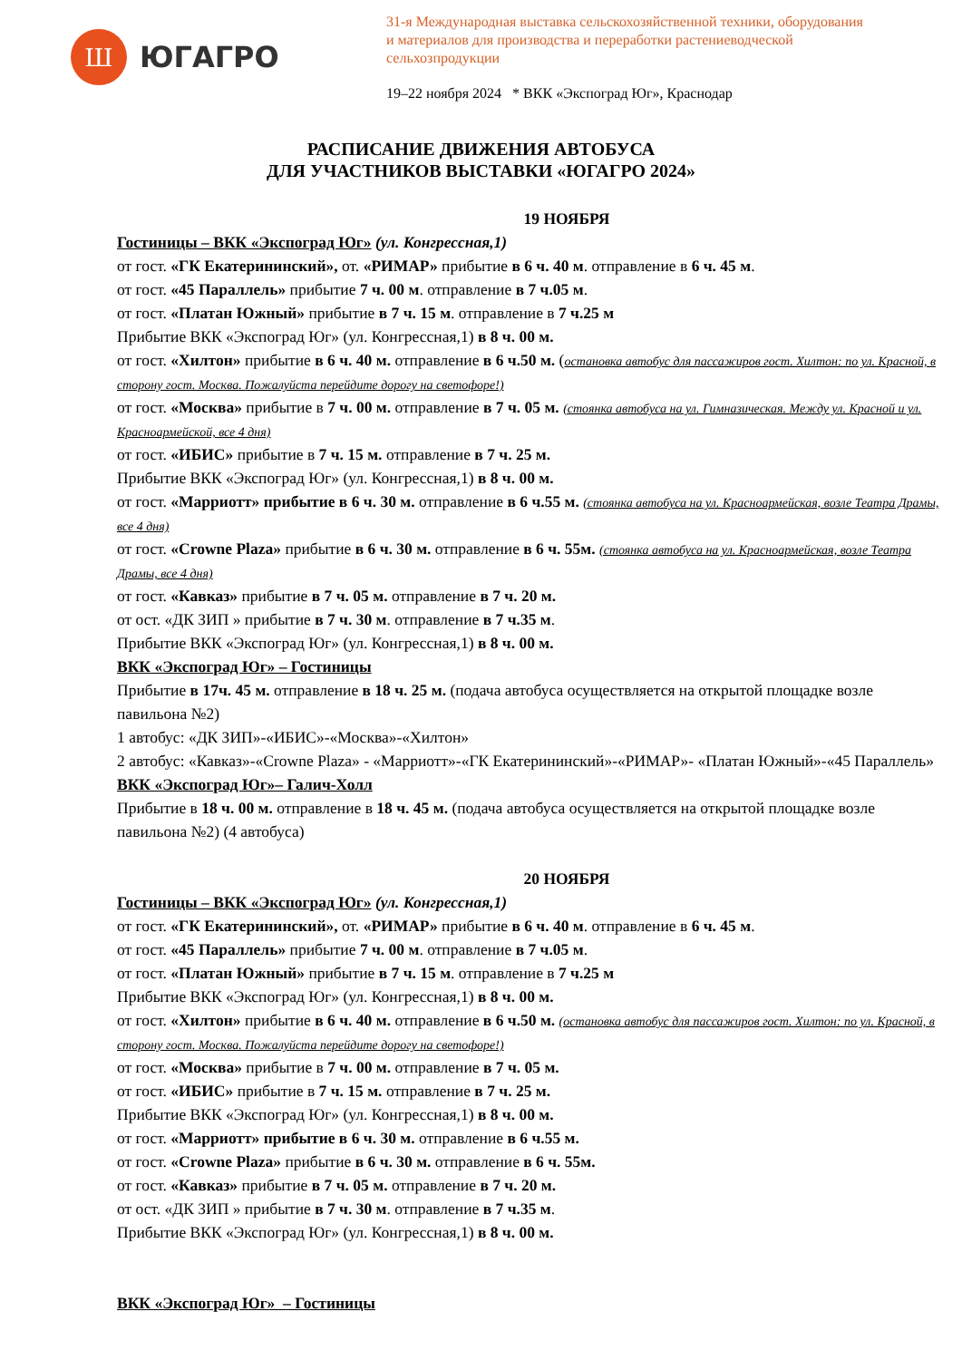Ш
ЮГАГРО
31-я Международная выставка сельскохозяйственной техники, оборудования
и материалов для производства и переработки растениеводческой
сельхозпродукции
19–22 ноября 2024 * ВКК «Экспоград Юг», Краснодар
РАСПИСАНИЕ ДВИЖЕНИЯ АВТОБУСА
ДЛЯ УЧАСТНИКОВ ВЫСТАВКИ «ЮГАГРО 2024»
19 НОЯБРЯ
Гостиницы – ВКК «Экспоград Юг» (ул. Конгрессная,1)
от гост. «ГК Екатерининский», от. «РИМАР» прибытие в 6 ч. 40 м. отправление в 6 ч. 45 м.
от гост. «45 Параллель» прибытие 7 ч. 00 м. отправление в 7 ч.05 м.
от гост. «Платан Южный» прибытие в 7 ч. 15 м. отправление в 7 ч.25 м
Прибытие ВКК «Экспоград Юг» (ул. Конгрессная,1) в 8 ч. 00 м.
от гост. «Хилтон» прибытие в 6 ч. 40 м. отправление в 6 ч.50 м. (остановка автобус для пассажиров гост. Хилтон: по ул. Красной, в сторону гост. Москва. Пожалуйста перейдите дорогу на светофоре!)
от гост. «Москва» прибытие в 7 ч. 00 м. отправление в 7 ч. 05 м. (стоянка автобуса на ул. Гимназическая. Между ул. Красной и ул. Красноармейской, все 4 дня)
от гост. «ИБИС» прибытие в 7 ч. 15 м. отправление в 7 ч. 25 м.
Прибытие ВКК «Экспоград Юг» (ул. Конгрессная,1) в 8 ч. 00 м.
от гост. «Марриотт» прибытие в 6 ч. 30 м. отправление в 6 ч.55 м. (стоянка автобуса на ул. Красноармейская, возле Театра Драмы, все 4 дня)
от гост. «Crowne Plaza» прибытие в 6 ч. 30 м. отправление в 6 ч. 55м. (стоянка автобуса на ул. Красноармейская, возле Театра Драмы, все 4 дня)
от гост. «Кавказ» прибытие в 7 ч. 05 м. отправление в 7 ч. 20 м.
от ост. «ДК ЗИП » прибытие в 7 ч. 30 м. отправление в 7 ч.35 м.
Прибытие ВКК «Экспоград Юг» (ул. Конгрессная,1) в 8 ч. 00 м.
ВКК «Экспоград Юг» – Гостиницы
Прибытие в 17ч. 45 м. отправление в 18 ч. 25 м. (подача автобуса осуществляется на открытой площадке возле павильона №2)
1 автобус: «ДК ЗИП»-«ИБИС»-«Москва»-«Хилтон»
2 автобус: «Кавказ»-«Crowne Plaza» - «Марриотт»-«ГК Екатерининский»-«РИМАР»- «Платан Южный»-«45 Параллель»
ВКК «Экспоград Юг»– Галич-Холл
Прибытие в 18 ч. 00 м. отправление в 18 ч. 45 м. (подача автобуса осуществляется на открытой площадке возле павильона №2) (4 автобуса)
20 НОЯБРЯ
Гостиницы – ВКК «Экспоград Юг» (ул. Конгрессная,1)
от гост. «ГК Екатерининский», от. «РИМАР» прибытие в 6 ч. 40 м. отправление в 6 ч. 45 м.
от гост. «45 Параллель» прибытие 7 ч. 00 м. отправление в 7 ч.05 м.
от гост. «Платан Южный» прибытие в 7 ч. 15 м. отправление в 7 ч.25 м
Прибытие ВКК «Экспоград Юг» (ул. Конгрессная,1) в 8 ч. 00 м.
от гост. «Хилтон» прибытие в 6 ч. 40 м. отправление в 6 ч.50 м. (остановка автобус для пассажиров гост. Хилтон: по ул. Красной, в сторону гост. Москва. Пожалуйста перейдите дорогу на светофоре!)
от гост. «Москва» прибытие в 7 ч. 00 м. отправление в 7 ч. 05 м.
от гост. «ИБИС» прибытие в 7 ч. 15 м. отправление в 7 ч. 25 м.
Прибытие ВКК «Экспоград Юг» (ул. Конгрессная,1) в 8 ч. 00 м.
от гост. «Марриотт» прибытие в 6 ч. 30 м. отправление в 6 ч.55 м.
от гост. «Crowne Plaza» прибытие в 6 ч. 30 м. отправление в 6 ч. 55м.
от гост. «Кавказ» прибытие в 7 ч. 05 м. отправление в 7 ч. 20 м.
от ост. «ДК ЗИП » прибытие в 7 ч. 30 м. отправление в 7 ч.35 м.
Прибытие ВКК «Экспоград Юг» (ул. Конгрессная,1) в 8 ч. 00 м.
ВКК «Экспоград Юг» – Гостиницы